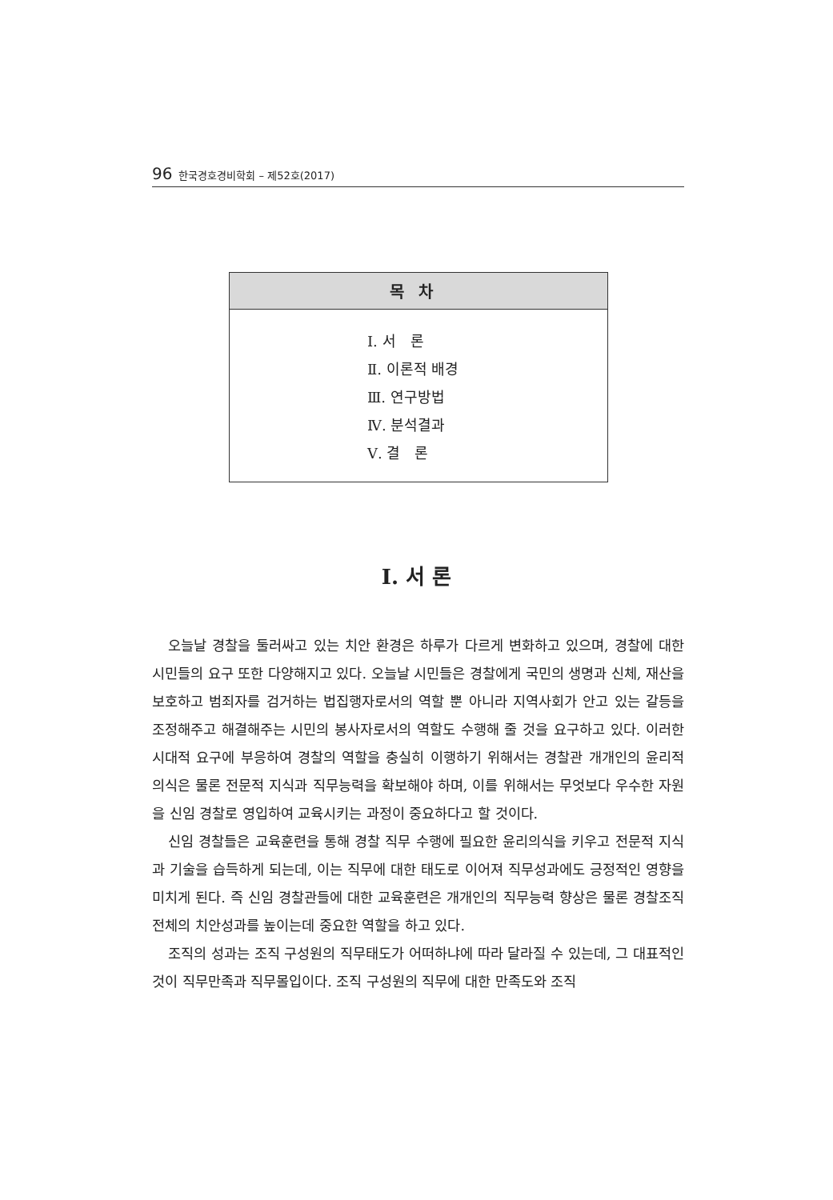96 한국경호경비학회 – 제52호(2017)
목차
Ⅰ. 서　론
Ⅱ. 이론적 배경
Ⅲ. 연구방법
Ⅳ. 분석결과
Ⅴ. 결　론
Ⅰ. 서 론
오늘날 경찰을 둘러싸고 있는 치안 환경은 하루가 다르게 변화하고 있으며, 경찰에 대한 시민들의 요구 또한 다양해지고 있다. 오늘날 시민들은 경찰에게 국민의 생명과 신체, 재산을 보호하고 범죄자를 검거하는 법집행자로서의 역할 뿐 아니라 지역사회가 안고 있는 갈등을 조정해주고 해결해주는 시민의 봉사자로서의 역할도 수행해 줄 것을 요구하고 있다. 이러한 시대적 요구에 부응하여 경찰의 역할을 충실히 이행하기 위해서는 경찰관 개개인의 윤리적 의식은 물론 전문적 지식과 직무능력을 확보해야 하며, 이를 위해서는 무엇보다 우수한 자원을 신임 경찰로 영입하여 교육시키는 과정이 중요하다고 할 것이다.
신임 경찰들은 교육훈련을 통해 경찰 직무 수행에 필요한 윤리의식을 키우고 전문적 지식과 기술을 습득하게 되는데, 이는 직무에 대한 태도로 이어져 직무성과에도 긍정적인 영향을 미치게 된다. 즉 신임 경찰관들에 대한 교육훈련은 개개인의 직무능력 향상은 물론 경찰조직 전체의 치안성과를 높이는데 중요한 역할을 하고 있다.
조직의 성과는 조직 구성원의 직무태도가 어떠하냐에 따라 달라질 수 있는데, 그 대표적인 것이 직무만족과 직무몰입이다. 조직 구성원의 직무에 대한 만족도와 조직